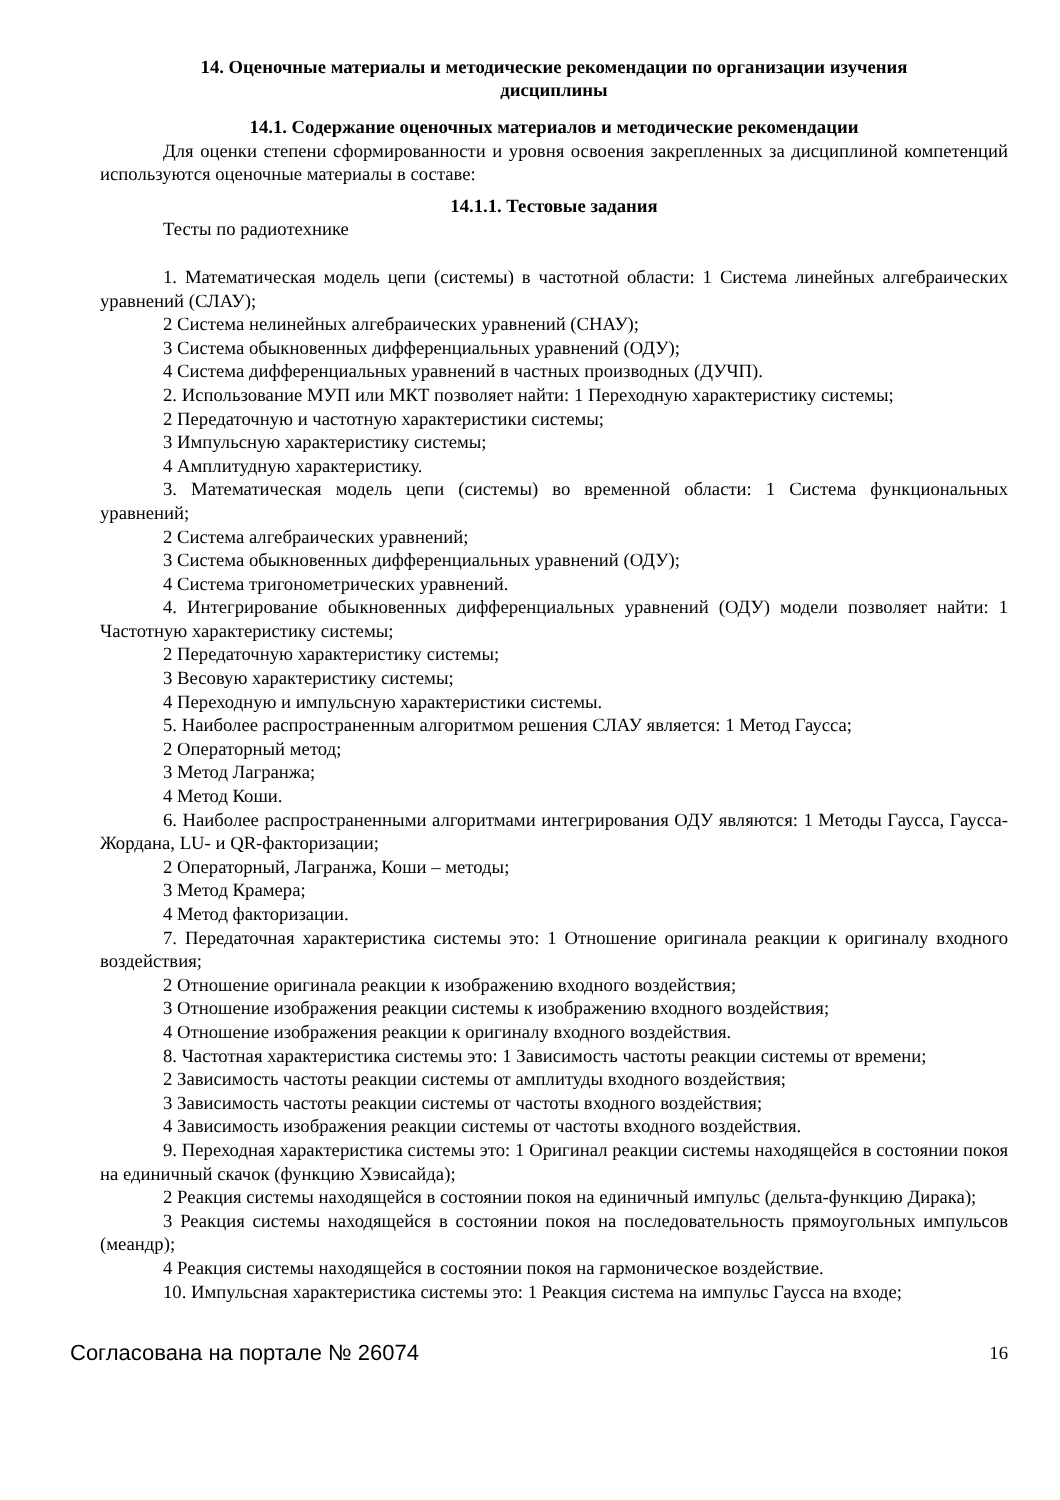14. Оценочные материалы и методические рекомендации по организации изучения
дисциплины
14.1. Содержание оценочных материалов и методические рекомендации
Для оценки степени сформированности и уровня освоения закрепленных за дисциплиной компетенций используются оценочные материалы в составе:
14.1.1. Тестовые задания
Тесты по радиотехнике
1. Математическая модель цепи (системы) в частотной области: 1 Система линейных алгебраических уравнений (СЛАУ);
2 Система нелинейных алгебраических уравнений (СНАУ);
3 Система обыкновенных дифференциальных уравнений (ОДУ);
4 Система дифференциальных уравнений в частных производных (ДУЧП).
2. Использование МУП или МКТ позволяет найти: 1 Переходную характеристику системы;
2 Передаточную и частотную характеристики системы;
3 Импульсную характеристику системы;
4 Амплитудную характеристику.
3. Математическая модель цепи (системы) во временной области: 1 Система функциональных уравнений;
2 Система алгебраических уравнений;
3 Система обыкновенных дифференциальных уравнений (ОДУ);
4 Система тригонометрических уравнений.
4. Интегрирование обыкновенных дифференциальных уравнений (ОДУ) модели позволяет найти: 1 Частотную характеристику системы;
2 Передаточную характеристику системы;
3 Весовую характеристику системы;
4 Переходную и импульсную характеристики системы.
5. Наиболее распространенным алгоритмом решения СЛАУ является: 1 Метод Гаусса;
2 Операторный метод;
3 Метод Лагранжа;
4 Метод Коши.
6. Наиболее распространенными алгоритмами интегрирования ОДУ являются: 1 Методы Гаусса, Гаусса-Жордана, LU- и QR-факторизации;
2 Операторный, Лагранжа, Коши – методы;
3 Метод Крамера;
4 Метод факторизации.
7. Передаточная характеристика системы это: 1 Отношение оригинала реакции к оригиналу входного воздействия;
2 Отношение оригинала реакции к изображению входного воздействия;
3 Отношение изображения реакции системы к изображению входного воздействия;
4 Отношение изображения реакции к оригиналу входного воздействия.
8. Частотная характеристика системы это: 1 Зависимость частоты реакции системы от времени;
2 Зависимость частоты реакции системы от амплитуды входного воздействия;
3 Зависимость частоты реакции системы от частоты входного воздействия;
4 Зависимость изображения реакции системы от частоты входного воздействия.
9. Переходная характеристика системы это: 1 Оригинал реакции системы находящейся в состоянии покоя на единичный скачок (функцию Хэвисайда);
2 Реакция системы находящейся в состоянии покоя на единичный импульс (дельта-функцию Дирака);
3 Реакция системы находящейся в состоянии покоя на последовательность прямоугольных импульсов (меандр);
4 Реакция системы находящейся в состоянии покоя на гармоническое воздействие.
10. Импульсная характеристика системы это: 1 Реакция система на импульс Гаусса на входе;
Согласована на портале № 26074 16